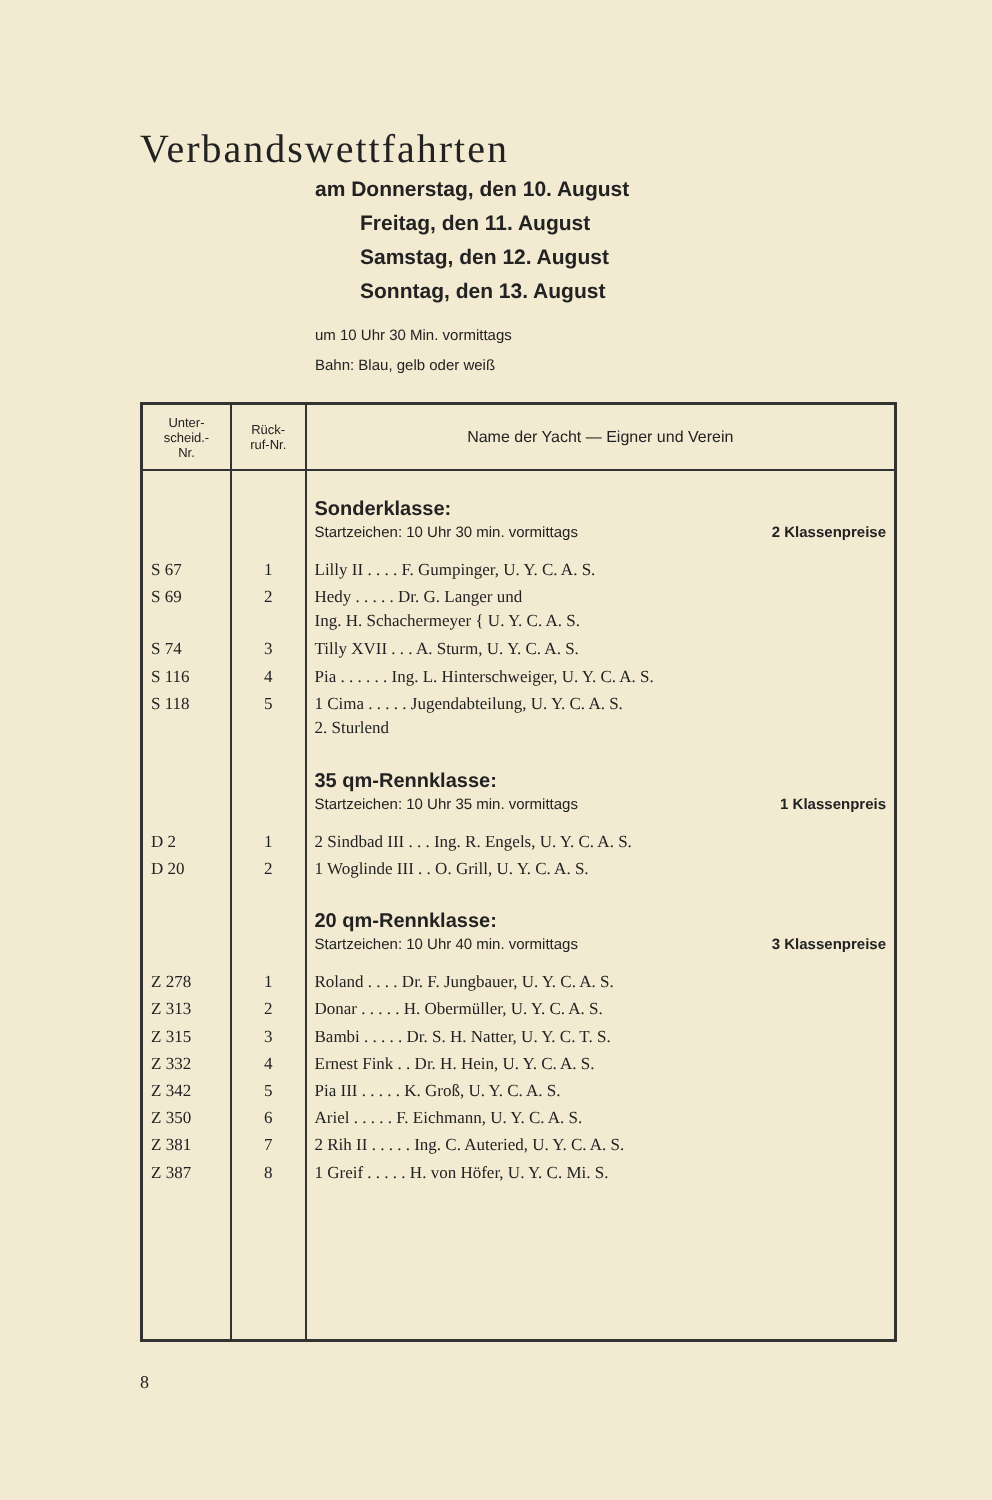Verbandswettfahrten
am Donnerstag, den 10. August
Freitag, den 11. August
Samstag, den 12. August
Sonntag, den 13. August
um 10 Uhr 30 Min. vormittags
Bahn: Blau, gelb oder weiß
| Unter- scheid.- Nr. | Rück- ruf-Nr. | Name der Yacht — Eigner und Verein |
| --- | --- | --- |
| | | Sonderklasse: Startzeichen: 10 Uhr 30 min. vormittags 2 Klassenpreise |
| S 67 | 1 | Lilly II . . . . F. Gumpinger, U. Y. C. A. S. |
| S 69 | 2 | Hedy . . . . . Dr. G. Langer und Ing. H. Schachermeyer { U. Y. C. A. S. |
| S 74 | 3 | Tilly XVII . . . A. Sturm, U. Y. C. A. S. |
| S 116 | 4 | Pia . . . . . . Ing. L. Hinterschweiger, U. Y. C. A. S. |
| S 118 | 5 | 1 Cima . . . . . Jugendabteilung, U. Y. C. A. S. 2. Sturlend |
| | | 35 qm-Rennklasse: Startzeichen: 10 Uhr 35 min. vormittags 1 Klassenpreis |
| D 2 | 1 | 2 Sindbad III . . . Ing. R. Engels, U. Y. C. A. S. |
| D 20 | 2 | 1 Woglinde III . . O. Grill, U. Y. C. A. S. |
| | | 20 qm-Rennklasse: Startzeichen: 10 Uhr 40 min. vormittags 3 Klassenpreise |
| Z 278 | 1 | Roland . . . . Dr. F. Jungbauer, U. Y. C. A. S. |
| Z 313 | 2 | Donar . . . . . H. Obermüller, U. Y. C. A. S. |
| Z 315 | 3 | Bambi . . . . . Dr. S. H. Natter, U. Y. C. T. S. |
| Z 332 | 4 | Ernest Fink . . Dr. H. Hein, U. Y. C. A. S. |
| Z 342 | 5 | Pia III . . . . . K. Groß, U. Y. C. A. S. |
| Z 350 | 6 | Ariel . . . . . F. Eichmann, U. Y. C. A. S. |
| Z 381 | 7 | 2 Rih II . . . . . Ing. C. Auteried, U. Y. C. A. S. |
| Z 387 | 8 | 1 Greif . . . . . H. von Höfer, U. Y. C. Mi. S. |
8